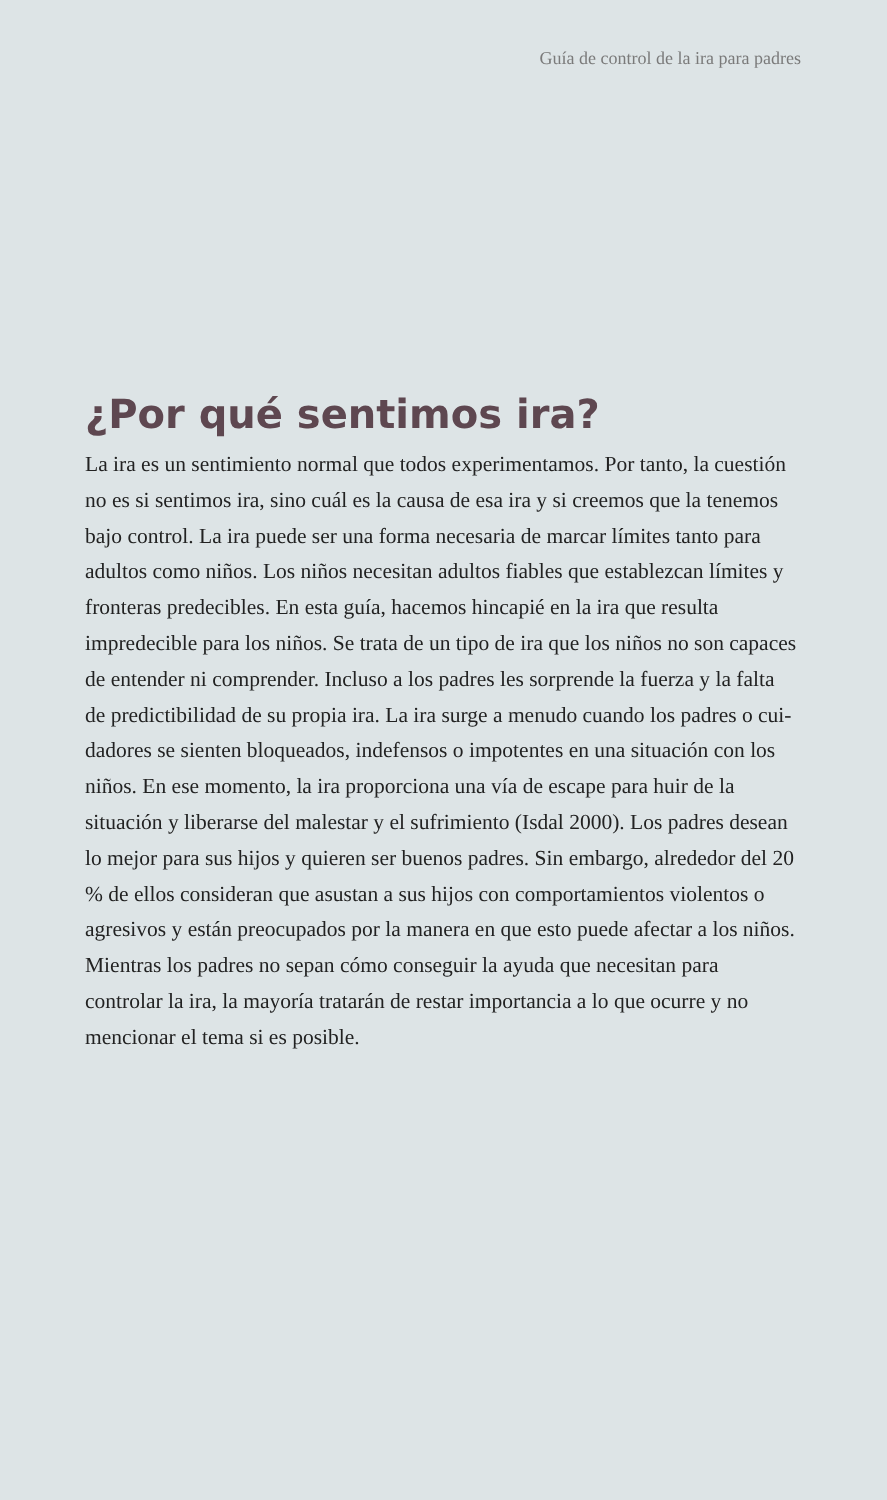Guía de control de la ira para padres
¿Por qué sentimos ira?
La ira es un sentimiento normal que todos experimentamos. Por tanto, la cuestión no es si sentimos ira, sino cuál es la causa de esa ira y si creemos que la tenemos bajo control. La ira puede ser una forma necesaria de marcar límites tanto para adultos como niños. Los niños necesitan adultos fiables que establezcan límites y fronteras predecibles. En esta guía, hacemos hincapié en la ira que resulta impredecible para los niños. Se trata de un tipo de ira que los niños no son capaces de entender ni comprender. Incluso a los padres les sorprende la fuerza y la falta de predictibilidad de su propia ira. La ira surge a menudo cuando los padres o cui­dadores se sienten bloqueados, indefensos o impotentes en una situación con los niños. En ese momento, la ira proporciona una vía de escape para huir de la situación y liberarse del malestar y el sufrimiento (Isdal 2000). Los padres desean lo mejor para sus hi­jos y quieren ser buenos padres. Sin embargo, alrededor del 20 % de ellos consideran que asustan a sus hijos con comportamientos violentos o agresivos y están preocupados por la manera en que esto puede afectar a los niños. Mientras los padres no sepan cómo conseguir la ayuda que necesitan para controlar la ira, la mayoría tratarán de restar importancia a lo que ocurre y no mencionar el tema si es posible.